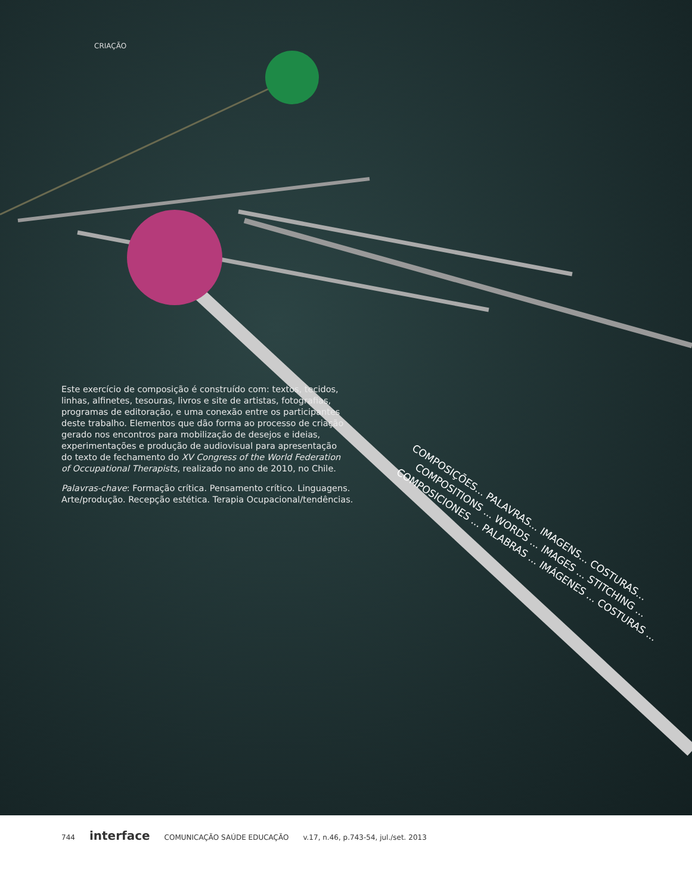CRIAÇÃO
Este exercício de composição é construído com: textos, tecidos, linhas, alfinetes, tesouras, livros e site de artistas, fotografias, programas de editoração, e uma conexão entre os participantes deste trabalho. Elementos que dão forma ao processo de criação gerado nos encontros para mobilização de desejos e ideias, experimentações e produção de audiovisual para apresentação do texto de fechamento do XV Congress of the World Federation of Occupational Therapists, realizado no ano de 2010, no Chile.
Palavras-chave: Formação crítica. Pensamento crítico. Linguagens. Arte/produção. Recepção estética. Terapia Ocupacional/tendências.
COMPOSIÇÕES... PALAVRAS... IMAGENS... COSTURAS...
COMPOSITIONS ... WORDS ... IMAGES ... STITCHING ...
COMPOSICIONES ... PALABRAS ... IMÁGENES ... COSTURAS ...
744 interface COMUNICAÇÃO SAÚDE EDUCAÇÃO v.17, n.46, p.743-54, jul./set. 2013